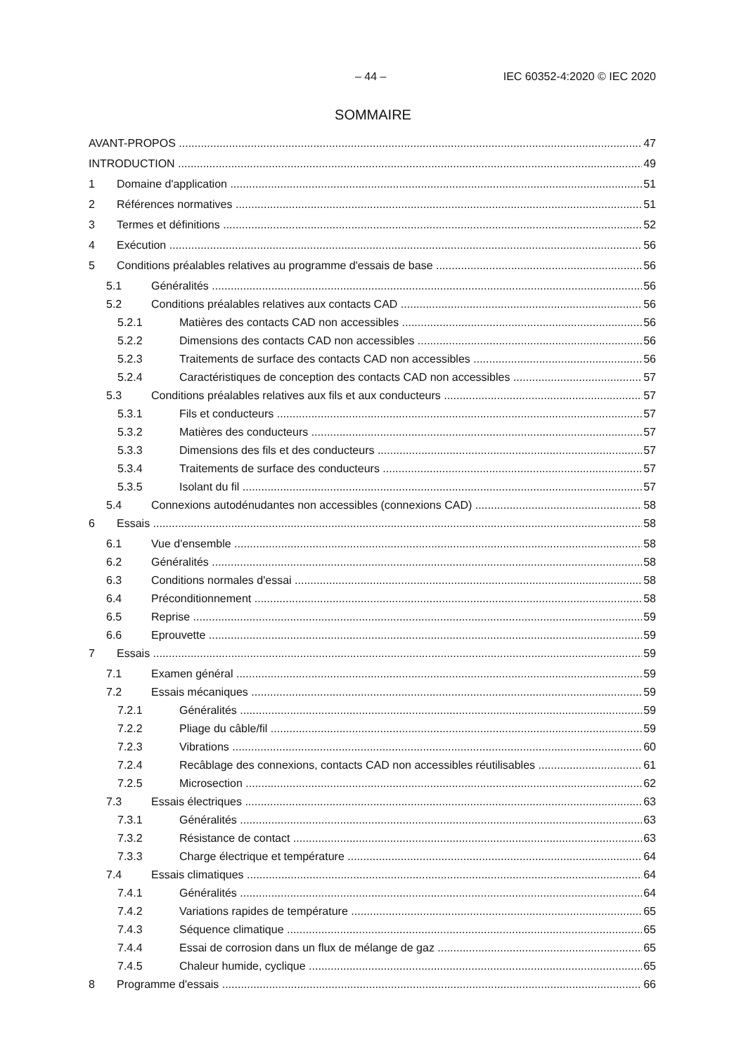– 44 – IEC 60352-4:2020 © IEC 2020
SOMMAIRE
AVANT-PROPOS 47
INTRODUCTION 49
1 Domaine d'application 51
2 Références normatives 51
3 Termes et définitions 52
4 Exécution 56
5 Conditions préalables relatives au programme d'essais de base 56
5.1 Généralités 56
5.2 Conditions préalables relatives aux contacts CAD 56
5.2.1 Matières des contacts CAD non accessibles 56
5.2.2 Dimensions des contacts CAD non accessibles 56
5.2.3 Traitements de surface des contacts CAD non accessibles 56
5.2.4 Caractéristiques de conception des contacts CAD non accessibles 57
5.3 Conditions préalables relatives aux fils et aux conducteurs 57
5.3.1 Fils et conducteurs 57
5.3.2 Matières des conducteurs 57
5.3.3 Dimensions des fils et des conducteurs 57
5.3.4 Traitements de surface des conducteurs 57
5.3.5 Isolant du fil 57
5.4 Connexions autodénudantes non accessibles (connexions CAD) 58
6 Essais 58
6.1 Vue d'ensemble 58
6.2 Généralités 58
6.3 Conditions normales d'essai 58
6.4 Préconditionnement 58
6.5 Reprise 59
6.6 Eprouvette 59
7 Essais 59
7.1 Examen général 59
7.2 Essais mécaniques 59
7.2.1 Généralités 59
7.2.2 Pliage du câble/fil 59
7.2.3 Vibrations 60
7.2.4 Recâblage des connexions, contacts CAD non accessibles réutilisables 61
7.2.5 Microsection 62
7.3 Essais électriques 63
7.3.1 Généralités 63
7.3.2 Résistance de contact 63
7.3.3 Charge électrique et température 64
7.4 Essais climatiques 64
7.4.1 Généralités 64
7.4.2 Variations rapides de température 65
7.4.3 Séquence climatique 65
7.4.4 Essai de corrosion dans un flux de mélange de gaz 65
7.4.5 Chaleur humide, cyclique 65
8 Programme d'essais 66